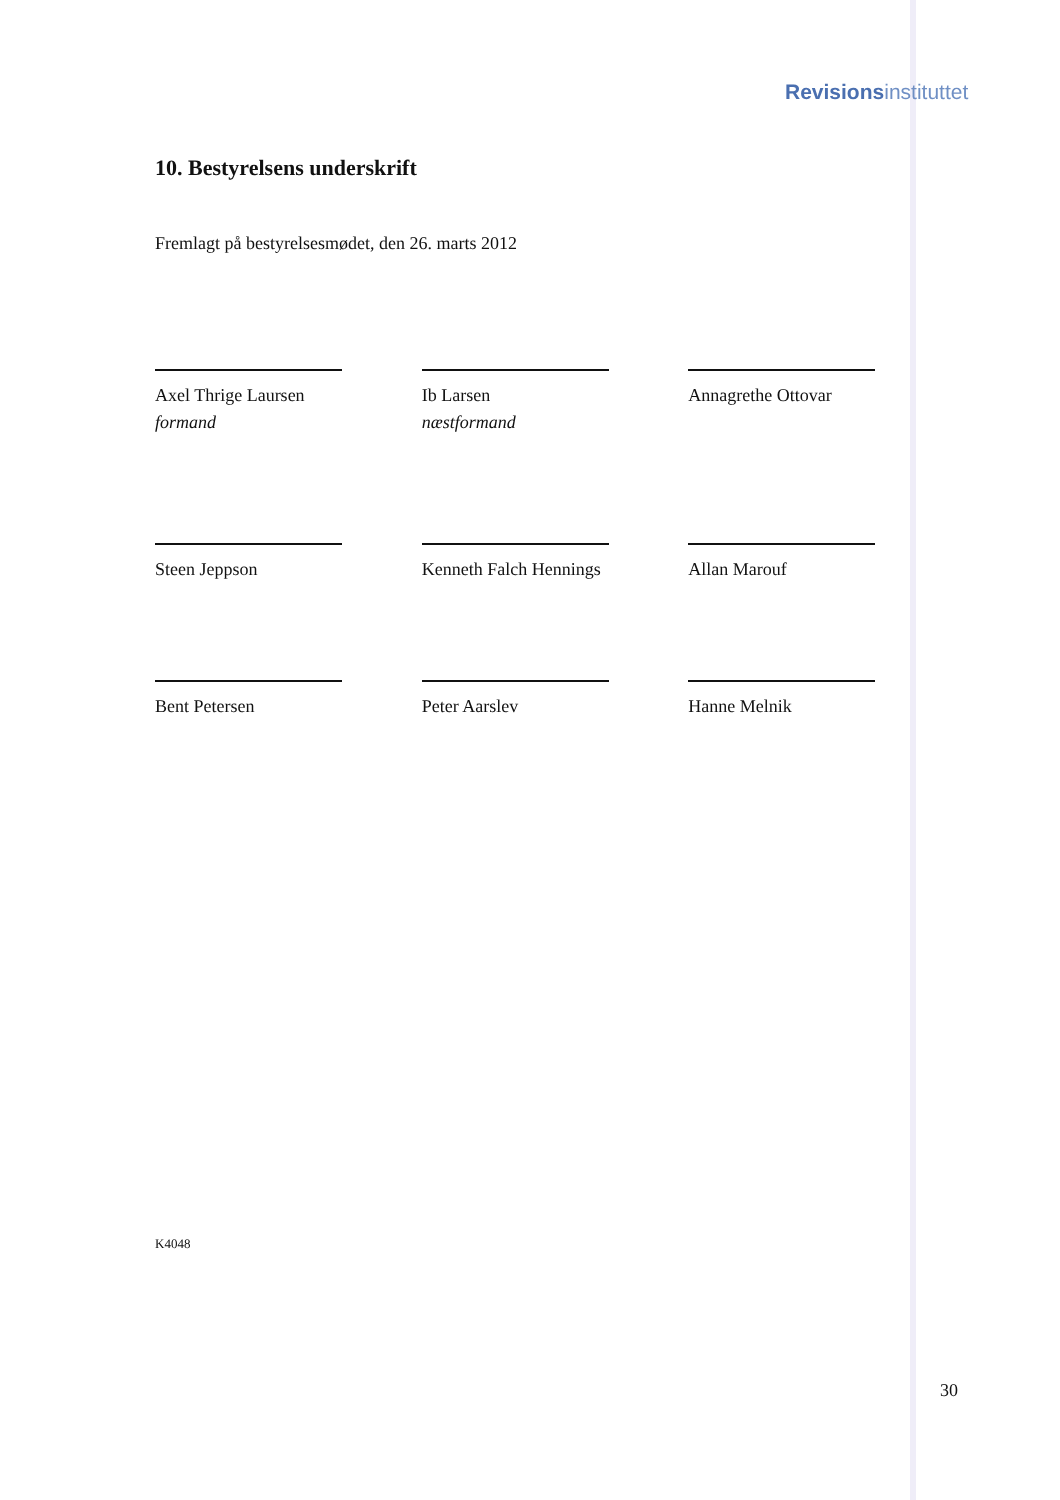Revisions instituttet
10. Bestyrelsens underskrift
Fremlagt på bestyrelsesmødet, den 26. marts 2012
Axel Thrige Laursen
formand
Ib Larsen
næstformand
Annagrethe Ottovar
Steen Jeppson Kenneth Falch Hennings Allan Marouf
Bent Petersen Peter Aarslev Hanne Melnik
K4048
30